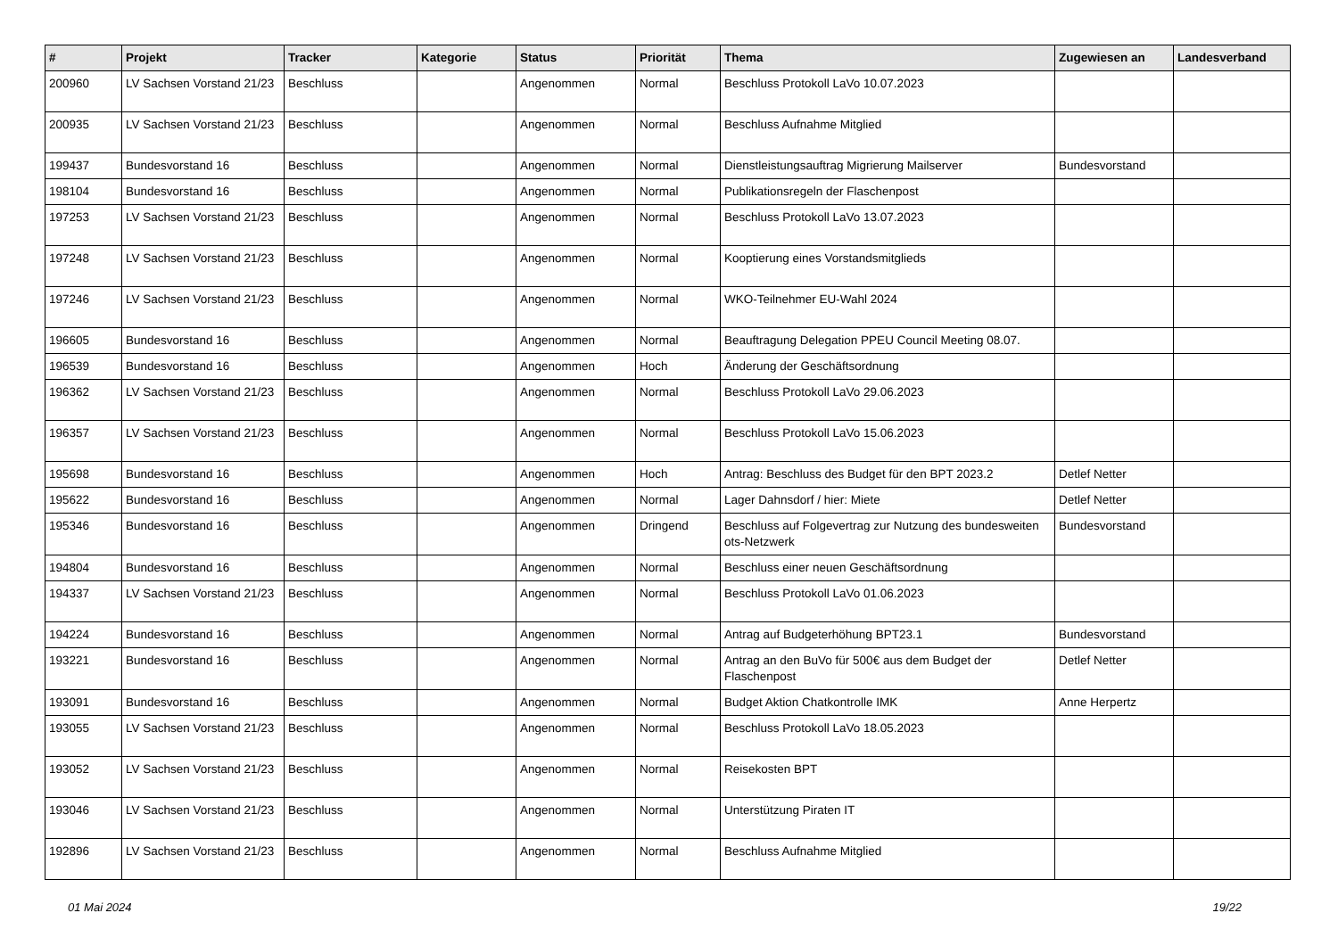| # | Projekt | Tracker | Kategorie | Status | Priorität | Thema | Zugewiesen an | Landesverband |
| --- | --- | --- | --- | --- | --- | --- | --- | --- |
| 200960 | LV Sachsen Vorstand 21/23 | Beschluss | | Angenommen | Normal | Beschluss Protokoll LaVo 10.07.2023 | | |
| 200935 | LV Sachsen Vorstand 21/23 | Beschluss | | Angenommen | Normal | Beschluss Aufnahme Mitglied | | |
| 199437 | Bundesvorstand 16 | Beschluss | | Angenommen | Normal | Dienstleistungsauftrag Migrierung Mailserver | Bundesvorstand | |
| 198104 | Bundesvorstand 16 | Beschluss | | Angenommen | Normal | Publikationsregeln der Flaschenpost | | |
| 197253 | LV Sachsen Vorstand 21/23 | Beschluss | | Angenommen | Normal | Beschluss Protokoll LaVo 13.07.2023 | | |
| 197248 | LV Sachsen Vorstand 21/23 | Beschluss | | Angenommen | Normal | Kooptierung eines Vorstandsmitglieds | | |
| 197246 | LV Sachsen Vorstand 21/23 | Beschluss | | Angenommen | Normal | WKO-Teilnehmer EU-Wahl 2024 | | |
| 196605 | Bundesvorstand 16 | Beschluss | | Angenommen | Normal | Beauftragung Delegation PPEU Council Meeting 08.07. | | |
| 196539 | Bundesvorstand 16 | Beschluss | | Angenommen | Hoch | Änderung der Geschäftsordnung | | |
| 196362 | LV Sachsen Vorstand 21/23 | Beschluss | | Angenommen | Normal | Beschluss Protokoll LaVo 29.06.2023 | | |
| 196357 | LV Sachsen Vorstand 21/23 | Beschluss | | Angenommen | Normal | Beschluss Protokoll LaVo 15.06.2023 | | |
| 195698 | Bundesvorstand 16 | Beschluss | | Angenommen | Hoch | Antrag: Beschluss des Budget für den BPT 2023.2 | Detlef Netter | |
| 195622 | Bundesvorstand 16 | Beschluss | | Angenommen | Normal | Lager Dahnsdorf / hier: Miete | Detlef Netter | |
| 195346 | Bundesvorstand 16 | Beschluss | | Angenommen | Dringend | Beschluss auf Folgevertrag zur Nutzung des bundesweiten ots-Netzwerk | Bundesvorstand | |
| 194804 | Bundesvorstand 16 | Beschluss | | Angenommen | Normal | Beschluss einer neuen Geschäftsordnung | | |
| 194337 | LV Sachsen Vorstand 21/23 | Beschluss | | Angenommen | Normal | Beschluss Protokoll LaVo 01.06.2023 | | |
| 194224 | Bundesvorstand 16 | Beschluss | | Angenommen | Normal | Antrag auf Budgeterhöhung BPT23.1 | Bundesvorstand | |
| 193221 | Bundesvorstand 16 | Beschluss | | Angenommen | Normal | Antrag an den BuVo für 500€ aus dem Budget der Flaschenpost | Detlef Netter | |
| 193091 | Bundesvorstand 16 | Beschluss | | Angenommen | Normal | Budget Aktion Chatkontrolle IMK | Anne Herpertz | |
| 193055 | LV Sachsen Vorstand 21/23 | Beschluss | | Angenommen | Normal | Beschluss Protokoll LaVo 18.05.2023 | | |
| 193052 | LV Sachsen Vorstand 21/23 | Beschluss | | Angenommen | Normal | Reisekosten BPT | | |
| 193046 | LV Sachsen Vorstand 21/23 | Beschluss | | Angenommen | Normal | Unterstützung Piraten IT | | |
| 192896 | LV Sachsen Vorstand 21/23 | Beschluss | | Angenommen | Normal | Beschluss Aufnahme Mitglied | | |
01 Mai 2024 19/22